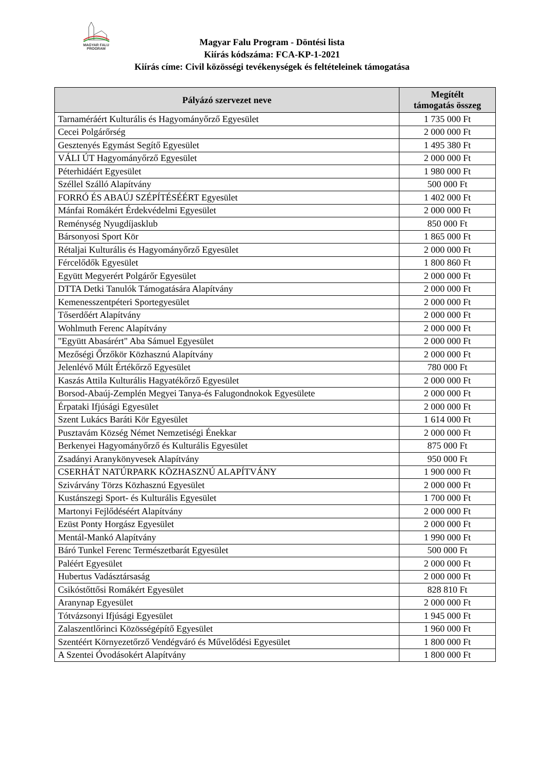MAGYAR FALU
PROGRAM
Magyar Falu Program - Döntési lista
Kiírás kódszáma: FCA-KP-1-2021
Kiírás címe: Civil közösségi tevékenységek és feltételeinek támogatása
| Pályázó szervezet neve | Megítélt támogatás összeg |
| --- | --- |
| Tarnaméráért Kulturális és Hagyományőrző Egyesület | 1 735 000 Ft |
| Cecei Polgárőrség | 2 000 000 Ft |
| Gesztenyés Egymást Segítő Egyesület | 1 495 380 Ft |
| VÁLI ÚT Hagyományőrző Egyesület | 2 000 000 Ft |
| Péterhidáért Egyesület | 1 980 000 Ft |
| Széllel Szálló Alapítvány | 500 000 Ft |
| FORRÓ ÉS ABAÚJ SZÉPÍTÉSÉÉRT Egyesület | 1 402 000 Ft |
| Mánfai Romákért Érdekvédelmi Egyesület | 2 000 000 Ft |
| Reménység Nyugdíjasklub | 850 000 Ft |
| Bársonyosi Sport Kör | 1 865 000 Ft |
| Rétaljai Kulturális és Hagyományőrző Egyesület | 2 000 000 Ft |
| Fércelődők Egyesület | 1 800 860 Ft |
| Együtt Megyerért Polgárőr Egyesület | 2 000 000 Ft |
| DTTA Detki Tanulók Támogatására Alapítvány | 2 000 000 Ft |
| Kemenesszentpéteri Sportegyesület | 2 000 000 Ft |
| Tőserdőért Alapítvány | 2 000 000 Ft |
| Wohlmuth Ferenc Alapítvány | 2 000 000 Ft |
| "Együtt Abasárért" Aba Sámuel Egyesület | 2 000 000 Ft |
| Mezőségi Őrzőkör Közhasznú Alapítvány | 2 000 000 Ft |
| Jelenlévő Múlt Értékőrző Egyesület | 780 000 Ft |
| Kaszás Attila Kulturális Hagyatékőrző Egyesület | 2 000 000 Ft |
| Borsod-Abaúj-Zemplén Megyei Tanya-és Falugondnokok Egyesülete | 2 000 000 Ft |
| Érpataki Ifjúsági Egyesület | 2 000 000 Ft |
| Szent Lukács Baráti Kör Egyesület | 1 614 000 Ft |
| Pusztavám Község Német Nemzetiségi Énekkar | 2 000 000 Ft |
| Berkenyei Hagyományőrző és Kulturális Egyesület | 875 000 Ft |
| Zsadányi Aranykönyvesek Alapítvány | 950 000 Ft |
| CSERHÁT NATÚRPARK KÖZHASZNÚ ALAPÍTVÁNY | 1 900 000 Ft |
| Szivárvány Törzs Közhasznú Egyesület | 2 000 000 Ft |
| Kustánszegi Sport- és Kulturális Egyesület | 1 700 000 Ft |
| Martonyi Fejlődéséért Alapítvány | 2 000 000 Ft |
| Ezüst Ponty Horgász Egyesület | 2 000 000 Ft |
| Mentál-Mankó Alapítvány | 1 990 000 Ft |
| Báró Tunkel Ferenc Természetbarát Egyesület | 500 000 Ft |
| Paléért Egyesület | 2 000 000 Ft |
| Hubertus Vadásztársaság | 2 000 000 Ft |
| Csikóstőttősi Romákért Egyesület | 828 810 Ft |
| Aranynap Egyesület | 2 000 000 Ft |
| Tótvázsonyi Ifjúsági Egyesület | 1 945 000 Ft |
| Zalaszentlőrinci Közösségépítő Egyesület | 1 960 000 Ft |
| Szentéért Környezetőrző Vendégváró és Művelődési Egyesület | 1 800 000 Ft |
| A Szentei Óvodásokért Alapítvány | 1 800 000 Ft |